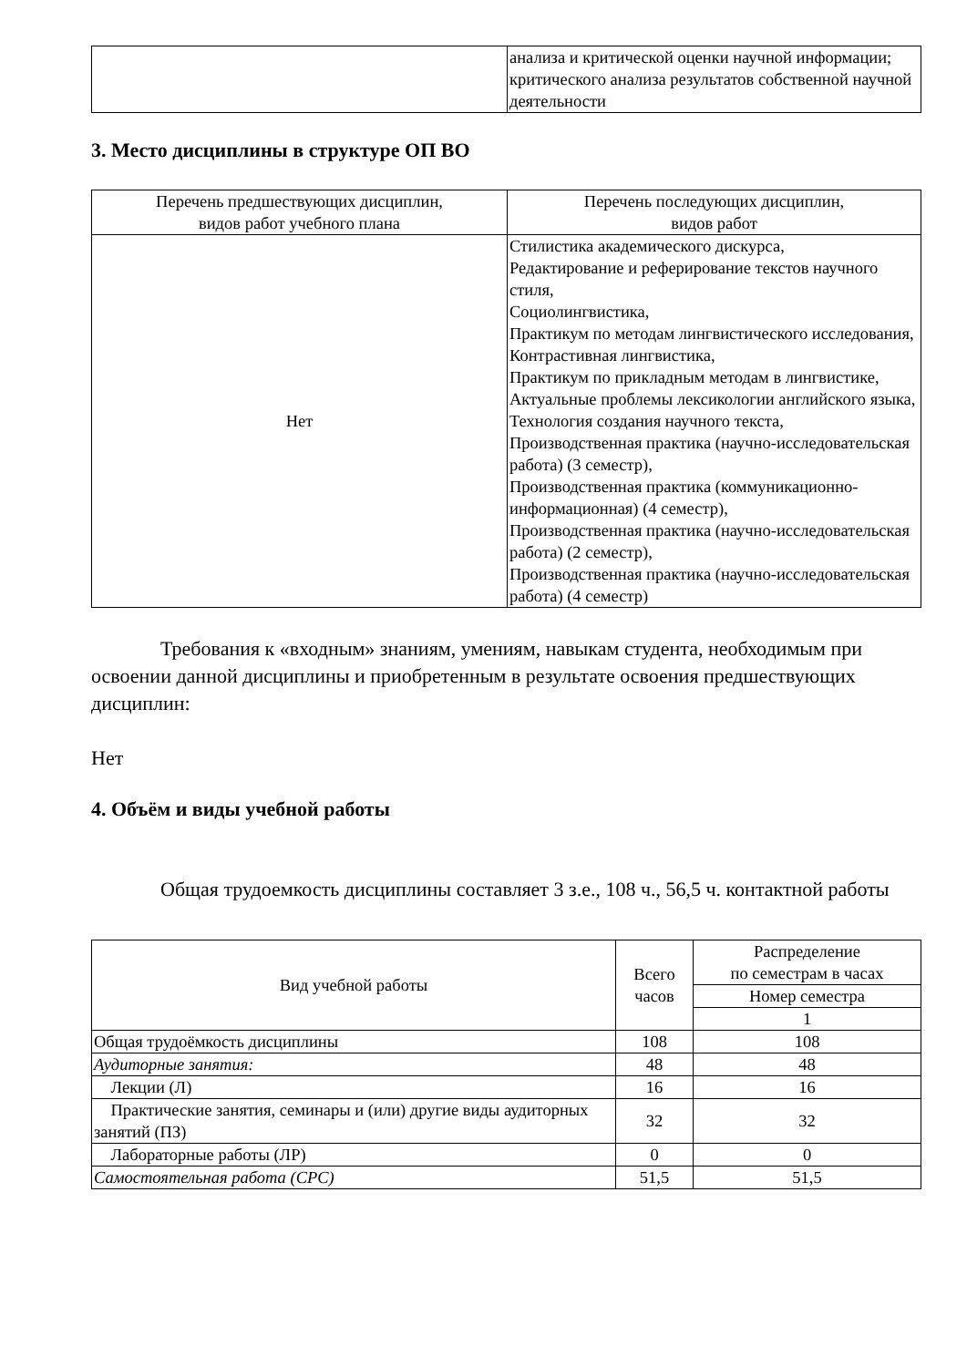| | анализа и критической оценки научной информации; критического анализа результатов собственной научной деятельности |
3. Место дисциплины в структуре ОП ВО
| Перечень предшествующих дисциплин, видов работ учебного плана | Перечень последующих дисциплин, видов работ |
| --- | --- |
| Нет | Стилистика академического дискурса, Редактирование и реферирование текстов научного стиля, Социолингвистика, Практикум по методам лингвистического исследования, Контрастивная лингвистика, Практикум по прикладным методам в лингвистике, Актуальные проблемы лексикологии английского языка, Технология создания научного текста, Производственная практика (научно-исследовательская работа) (3 семестр), Производственная практика (коммуникационно-информационная) (4 семестр), Производственная практика (научно-исследовательская работа) (2 семестр), Производственная практика (научно-исследовательская работа) (4 семестр) |
Требования к «входным» знаниям, умениям, навыкам студента, необходимым при освоении данной дисциплины и приобретенным в результате освоения предшествующих дисциплин:
Нет
4. Объём и виды учебной работы
Общая трудоемкость дисциплины составляет 3 з.е., 108 ч., 56,5 ч. контактной работы
| Вид учебной работы | Всего часов | Распределение по семестрам в часах |
| | | Номер семестра |
| | | 1 |
| Общая трудоёмкость дисциплины | 108 | 108 |
| Аудиторные занятия: | 48 | 48 |
| Лекции (Л) | 16 | 16 |
| Практические занятия, семинары и (или) другие виды аудиторных занятий (ПЗ) | 32 | 32 |
| Лабораторные работы (ЛР) | 0 | 0 |
| Самостоятельная работа (СРС) | 51,5 | 51,5 |